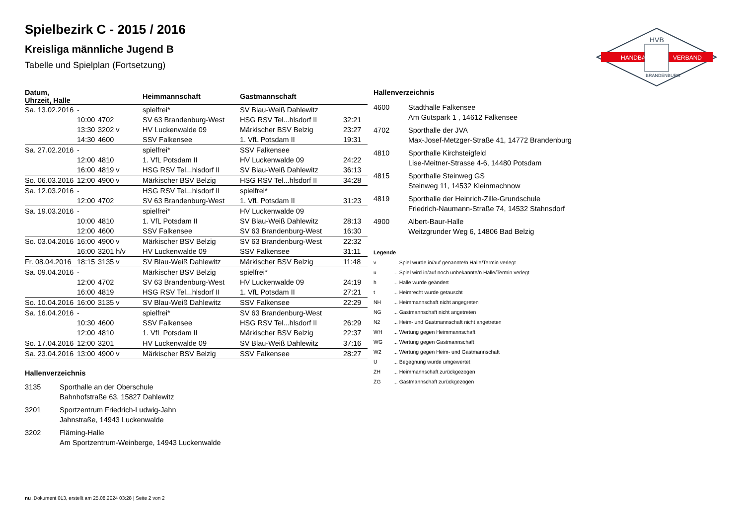HANDBALL
VERBAND
HVB
BRANDENBURG
Spielbezirk C - 2015 / 2016
Kreisliga männliche Jugend B
Tabelle und Spielplan (Fortsetzung)
| Datum, Uhrzeit, Halle | | | Heimmannschaft | Gastmannschaft | |
| --- | --- | --- | --- | --- | --- |
| Sa. 13.02.2016 | - | | spielfrei* | SV Blau-Weiß Dahlewitz | |
| | 10:00 | 4702 | SV 63 Brandenburg-West | HSG RSV Tel...hlsdorf II | 32:21 |
| | 13:30 | 3202 v | HV Luckenwalde 09 | Märkischer BSV Belzig | 23:27 |
| | 14:30 | 4600 | SSV Falkensee | 1. VfL Potsdam II | 19:31 |
| Sa. 27.02.2016 | - | | spielfrei* | SSV Falkensee | |
| | 12:00 | 4810 | 1. VfL Potsdam II | HV Luckenwalde 09 | 24:22 |
| | 16:00 | 4819 v | HSG RSV Tel...hlsdorf II | SV Blau-Weiß Dahlewitz | 36:13 |
| So. 06.03.2016 | 12:00 | 4900 v | Märkischer BSV Belzig | HSG RSV Tel...hlsdorf II | 34:28 |
| Sa. 12.03.2016 | - | | HSG RSV Tel...hlsdorf II | spielfrei* | |
| | 12:00 | 4702 | SV 63 Brandenburg-West | 1. VfL Potsdam II | 31:23 |
| Sa. 19.03.2016 | - | | spielfrei* | HV Luckenwalde 09 | |
| | 10:00 | 4810 | 1. VfL Potsdam II | SV Blau-Weiß Dahlewitz | 28:13 |
| | 12:00 | 4600 | SSV Falkensee | SV 63 Brandenburg-West | 16:30 |
| So. 03.04.2016 | 16:00 | 4900 v | Märkischer BSV Belzig | SV 63 Brandenburg-West | 22:32 |
| | 16:00 | 3201 h/v | HV Luckenwalde 09 | SSV Falkensee | 31:11 |
| Fr. 08.04.2016 | 18:15 | 3135 v | SV Blau-Weiß Dahlewitz | Märkischer BSV Belzig | 11:48 |
| Sa. 09.04.2016 | - | | Märkischer BSV Belzig | spielfrei* | |
| | 12:00 | 4702 | SV 63 Brandenburg-West | HV Luckenwalde 09 | 24:19 |
| | 16:00 | 4819 | HSG RSV Tel...hlsdorf II | 1. VfL Potsdam II | 27:21 |
| So. 10.04.2016 | 16:00 | 3135 v | SV Blau-Weiß Dahlewitz | SSV Falkensee | 22:29 |
| Sa. 16.04.2016 | - | | spielfrei* | SV 63 Brandenburg-West | |
| | 10:30 | 4600 | SSV Falkensee | HSG RSV Tel...hlsdorf II | 26:29 |
| | 12:00 | 4810 | 1. VfL Potsdam II | Märkischer BSV Belzig | 22:37 |
| So. 17.04.2016 | 12:00 | 3201 | HV Luckenwalde 09 | SV Blau-Weiß Dahlewitz | 37:16 |
| Sa. 23.04.2016 | 13:00 | 4900 v | Märkischer BSV Belzig | SSV Falkensee | 28:27 |
Hallenverzeichnis
| 3135 | Sporthalle an der Oberschule Bahnhofstraße 63, 15827 Dahlewitz |
| 3201 | Sportzentrum Friedrich-Ludwig-Jahn Jahnstraße, 14943 Luckenwalde |
| 3202 | Fläming-Halle Am Sportzentrum-Weinberge, 14943 Luckenwalde |
Hallenverzeichnis
| 4600 | Stadthalle Falkensee Am Gutspark 1 , 14612 Falkensee |
| 4702 | Sporthalle der JVA Max-Josef-Metzger-Straße 41, 14772 Brandenburg |
| 4810 | Sporthalle Kirchsteigfeld Lise-Meitner-Strasse 4-6, 14480 Potsdam |
| 4815 | Sporthalle Steinweg GS Steinweg 11, 14532 Kleinmachnow |
| 4819 | Sporthalle der Heinrich-Zille-Grundschule Friedrich-Naumann-Straße 74, 14532 Stahnsdorf |
| 4900 | Albert-Baur-Halle Weitzgrunder Weg 6, 14806 Bad Belzig |
Legende
| v | ... Spiel wurde in/auf genannte/n Halle/Termin verlegt |
| u | ... Spiel wird in/auf noch unbekannte/n Halle/Termin verlegt |
| h | ... Halle wurde geändert |
| t | ... Heimrecht wurde getauscht |
| NH | ... Heimmannschaft nicht angegreten |
| NG | ... Gastmannschaft nicht angetreten |
| N2 | ... Heim- und Gastmannschaft nicht angetreten |
| WH | ... Wertung gegen Heimmannschaft |
| WG | ... Wertung gegen Gastmannschaft |
| W2 | ... Wertung gegen Heim- und Gastmannschaft |
| U | ... Begegnung wurde umgewertet |
| ZH | ... Heimmannschaft zurückgezogen |
| ZG | ... Gastmannschaft zurückgezogen |
nu .Dokument 013, erstellt am 25.08.2024 03:28 | Seite 2 von 2